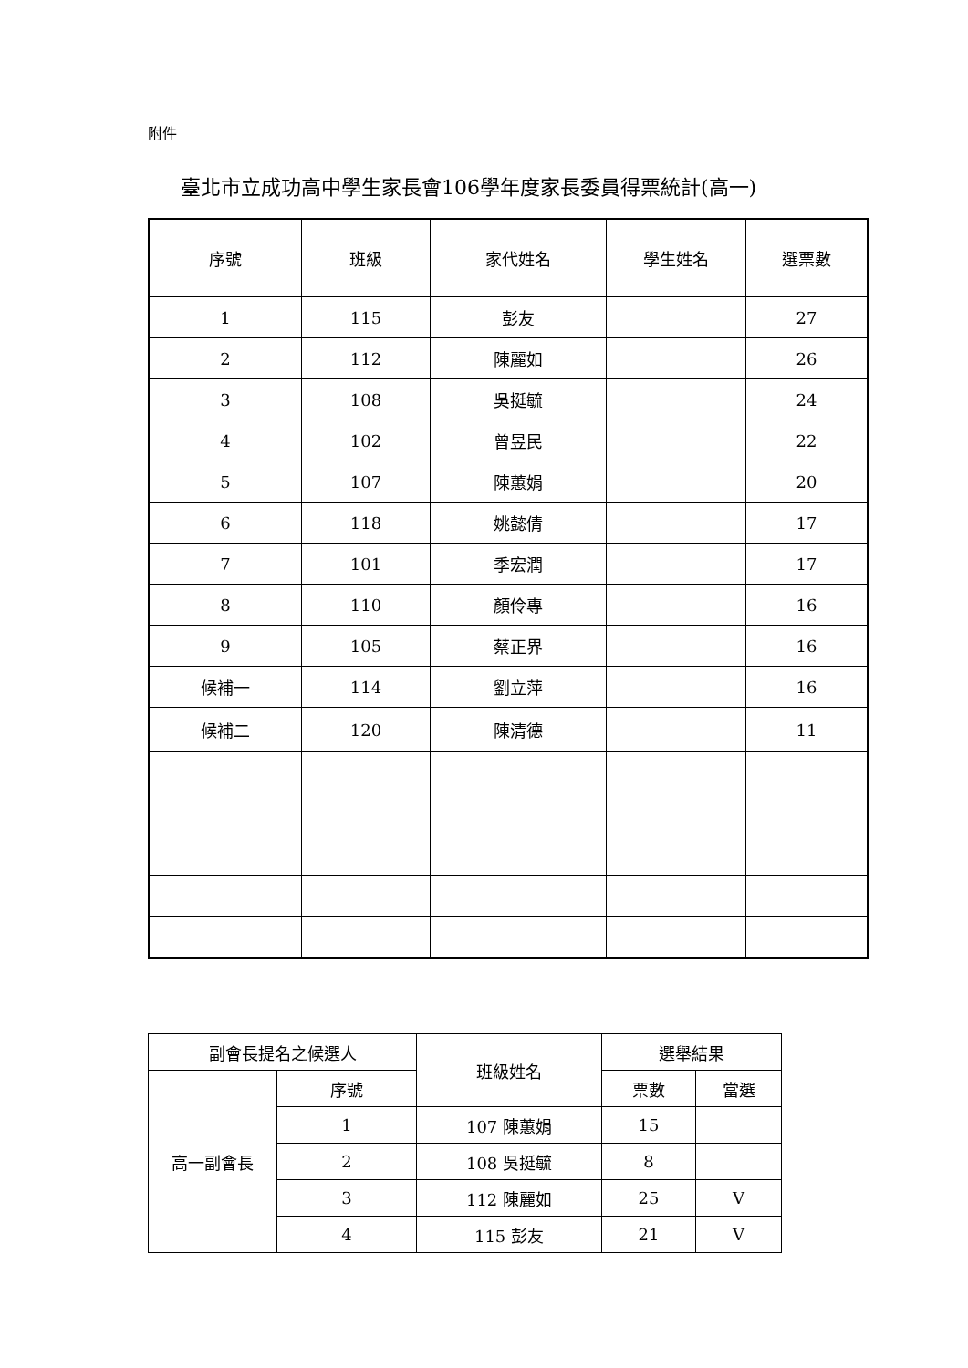附件
臺北市立成功高中學生家長會106學年度家長委員得票統計(高一)
| 序號 | 班級 | 家代姓名 | 學生姓名 | 選票數 |
| --- | --- | --- | --- | --- |
| 1 | 115 | 彭友 | | 27 |
| 2 | 112 | 陳麗如 | | 26 |
| 3 | 108 | 吳挺毓 | | 24 |
| 4 | 102 | 曾昱民 | | 22 |
| 5 | 107 | 陳蕙娟 | | 20 |
| 6 | 118 | 姚懿倩 | | 17 |
| 7 | 101 | 季宏潤 | | 17 |
| 8 | 110 | 顏伶專 | | 16 |
| 9 | 105 | 蔡正界 | | 16 |
| 候補一 | 114 | 劉立萍 | | 16 |
| 候補二 | 120 | 陳清德 | | 11 |
| 副會長提名之候選人 | | 班級姓名 | 選舉結果 | |
| --- | --- | --- | --- | --- |
| 高一副會長 | 序號 | | 票數 | 當選 |
| | 1 | 107 陳蕙娟 | 15 | |
| | 2 | 108 吳挺毓 | 8 | |
| | 3 | 112 陳麗如 | 25 | V |
| | 4 | 115 彭友 | 21 | V |